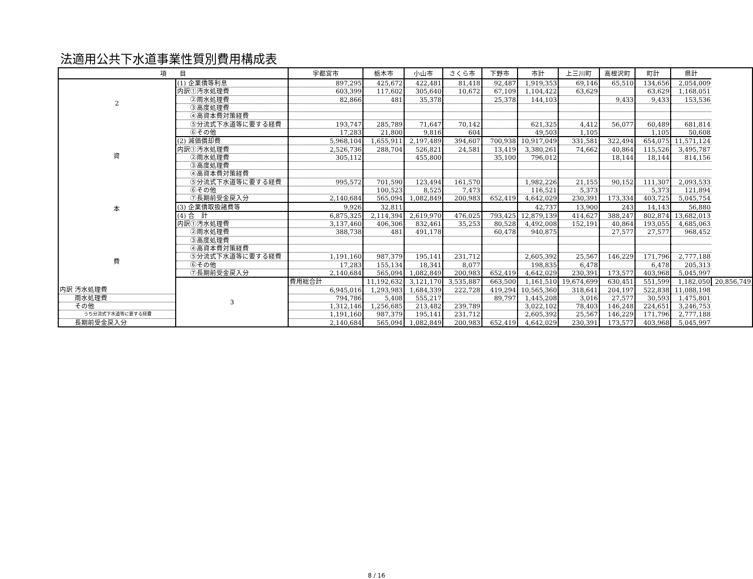法適用公共下水道事業性質別費用構成表
| 項 目 | | 宇都宮市 | 栃木市 | 小山市 | さくら市 | 下野市 | 市計 | 上三川町 | 高根沢町 | 町計 | 県計 | |
| --- | --- | --- | --- | --- | --- | --- | --- | --- | --- | --- | --- | --- |
| 2 資 本 費 | (1) 企業債等利息 | 897,295 | 425,672 | 422,481 | 81,418 | 92,487 | 1,919,353 | 69,146 | 65,510 | 134,656 | 2,054,009 | |
| | 内訳①汚水処理費 | 603,399 | 117,602 | 305,640 | 10,672 | 67,109 | 1,104,422 | 63,629 | | 63,629 | 1,168,051 | |
| | ②雨水処理費 | 82,866 | 481 | 35,378 | | 25,378 | 144,103 | | 9,433 | 9,433 | 153,536 | |
| | ③高度処理費 | | | | | | | | | | | |
| | ④高資本費対策経費 | | | | | | | | | | | |
| | ⑤分流式下水道等に要する経費 | 193,747 | 285,789 | 71,647 | 70,142 | | 621,325 | 4,412 | 56,077 | 60,489 | 681,814 | |
| | ⑥その他 | 17,283 | 21,800 | 9,816 | 604 | | 49,503 | 1,105 | | 1,105 | 50,608 | |
| | (2) 減価償却費 | 5,968,104 | 1,655,911 | 2,197,489 | 394,607 | 700,938 | 10,917,049 | 331,581 | 322,494 | 654,075 | 11,571,124 | |
| | 内訳①汚水処理費 | 2,526,736 | 288,704 | 526,821 | 24,581 | 13,419 | 3,380,261 | 74,662 | 40,864 | 115,526 | 3,495,787 | |
| | ②雨水処理費 | 305,112 | | 455,800 | | 35,100 | 796,012 | | 18,144 | 18,144 | 814,156 | |
| | ③高度処理費 | | | | | | | | | | | |
| | ④高資本費対策経費 | | | | | | | | | | | |
| | ⑤分流式下水道等に要する経費 | 995,572 | 701,590 | 123,494 | 161,570 | | 1,982,226 | 21,155 | 90,152 | 111,307 | 2,093,533 | |
| | ⑥その他 | | 100,523 | 8,525 | 7,473 | | 116,521 | 5,373 | | 5,373 | 121,894 | |
| | ⑦長期前受金戻入分 | 2,140,684 | 565,094 | 1,082,849 | 200,983 | 652,419 | 4,642,029 | 230,391 | 173,334 | 403,725 | 5,045,754 | |
| | (3) 企業債取扱諸費等 | 9,926 | 32,811 | | | | 42,737 | 13,900 | 243 | 14,143 | 56,880 | |
| | (4) 合 計 | 6,875,325 | 2,114,394 | 2,619,970 | 476,025 | 793,425 | 12,879,139 | 414,627 | 388,247 | 802,874 | 13,682,013 | |
| | 内訳①汚水処理費 | 3,137,460 | 406,306 | 832,461 | 35,253 | 80,528 | 4,492,008 | 152,191 | 40,864 | 193,055 | 4,685,063 | |
| | ②雨水処理費 | 388,738 | 481 | 491,178 | | 60,478 | 940,875 | | 27,577 | 27,577 | 968,452 | |
| | ③高度処理費 | | | | | | | | | | | |
| | ④高資本費対策経費 | | | | | | | | | | | |
| | ⑤分流式下水道等に要する経費 | 1,191,160 | 987,379 | 195,141 | 231,712 | | 2,605,392 | 25,567 | 146,229 | 171,796 | 2,777,188 | |
| | ⑥その他 | 17,283 | 155,134 | 18,341 | 8,077 | | 198,835 | 6,478 | | 6,478 | 205,313 | |
| | ⑦長期前受金戻入分 | 2,140,684 | 565,094 | 1,082,849 | 200,983 | 652,419 | 4,642,029 | 230,391 | 173,577 | 403,968 | 5,045,997 | |
| | 3 | 費用総合計 | 11,192,632 | 3,121,170 | 3,535,887 | 663,500 | 1,161,510 | 19,674,699 | 630,451 | 551,599 | 1,182,050 | 20,856,749 |
| 内訳 汚水処理費 | | 6,945,016 | 1,293,983 | 1,684,339 | 222,728 | 419,294 | 10,565,360 | 318,641 | 204,197 | 522,838 | 11,088,198 | |
| 雨水処理費 | | 794,786 | 5,408 | 555,217 | | 89,797 | 1,445,208 | 3,016 | 27,577 | 30,593 | 1,475,801 | |
| その他 | | 1,312,146 | 1,256,685 | 213,482 | 239,789 | | 3,022,102 | 78,403 | 146,248 | 224,651 | 3,246,753 | |
| うち分流式下水道等に要する経費 | | 1,191,160 | 987,379 | 195,141 | 231,712 | | 2,605,392 | 25,567 | 146,229 | 171,796 | 2,777,188 | |
| 長期前受金戻入分 | | 2,140,684 | 565,094 | 1,082,849 | 200,983 | 652,419 | 4,642,029 | 230,391 | 173,577 | 403,968 | 5,045,997 | |
8 / 16